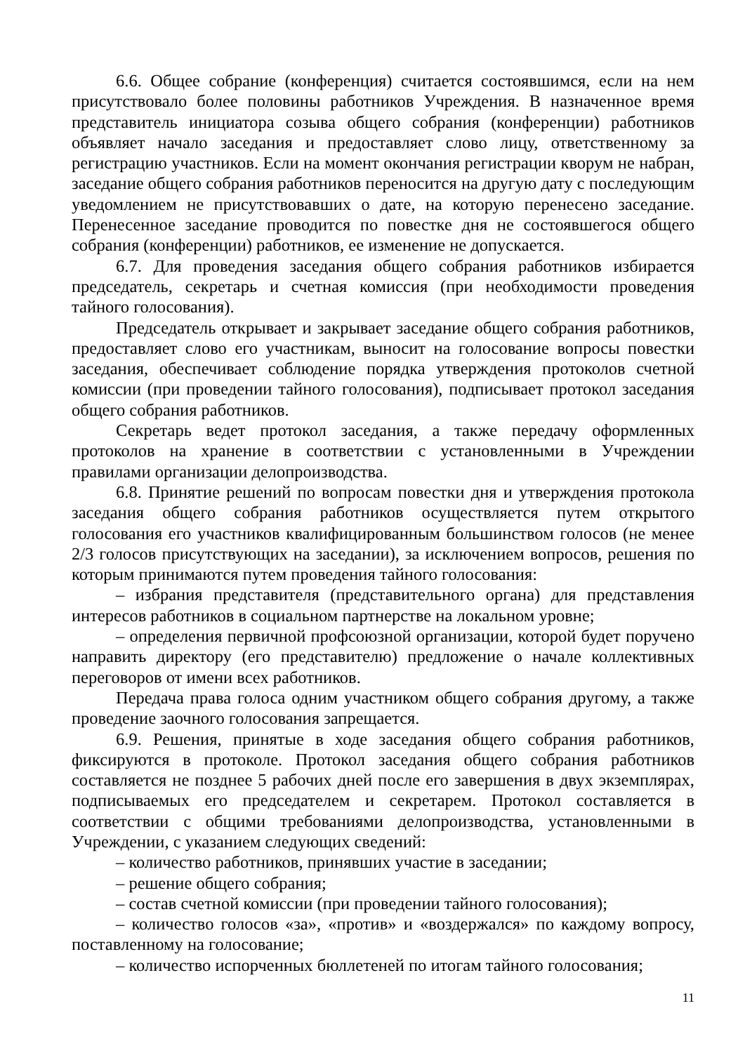6.6. Общее собрание (конференция) считается состоявшимся, если на нем присутствовало более половины работников Учреждения. В назначенное время представитель инициатора созыва общего собрания (конференции) работников объявляет начало заседания и предоставляет слово лицу, ответственному за регистрацию участников. Если на момент окончания регистрации кворум не набран, заседание общего собрания работников переносится на другую дату с последующим уведомлением не присутствовавших о дате, на которую перенесено заседание. Перенесенное заседание проводится по повестке дня не состоявшегося общего собрания (конференции) работников, ее изменение не допускается.
6.7. Для проведения заседания общего собрания работников избирается председатель, секретарь и счетная комиссия (при необходимости проведения тайного голосования).
Председатель открывает и закрывает заседание общего собрания работников, предоставляет слово его участникам, выносит на голосование вопросы повестки заседания, обеспечивает соблюдение порядка утверждения протоколов счетной комиссии (при проведении тайного голосования), подписывает протокол заседания общего собрания работников.
Секретарь ведет протокол заседания, а также передачу оформленных протоколов на хранение в соответствии с установленными в Учреждении правилами организации делопроизводства.
6.8. Принятие решений по вопросам повестки дня и утверждения протокола заседания общего собрания работников осуществляется путем открытого голосования его участников квалифицированным большинством голосов (не менее 2/3 голосов присутствующих на заседании), за исключением вопросов, решения по которым принимаются путем проведения тайного голосования:
– избрания представителя (представительного органа) для представления интересов работников в социальном партнерстве на локальном уровне;
– определения первичной профсоюзной организации, которой будет поручено направить директору (его представителю) предложение о начале коллективных переговоров от имени всех работников.
Передача права голоса одним участником общего собрания другому, а также проведение заочного голосования запрещается.
6.9. Решения, принятые в ходе заседания общего собрания работников, фиксируются в протоколе. Протокол заседания общего собрания работников составляется не позднее 5 рабочих дней после его завершения в двух экземплярах, подписываемых его председателем и секретарем. Протокол составляется в соответствии с общими требованиями делопроизводства, установленными в Учреждении, с указанием следующих сведений:
– количество работников, принявших участие в заседании;
– решение общего собрания;
– состав счетной комиссии (при проведении тайного голосования);
– количество голосов «за», «против» и «воздержался» по каждому вопросу, поставленному на голосование;
– количество испорченных бюллетеней по итогам тайного голосования;
11